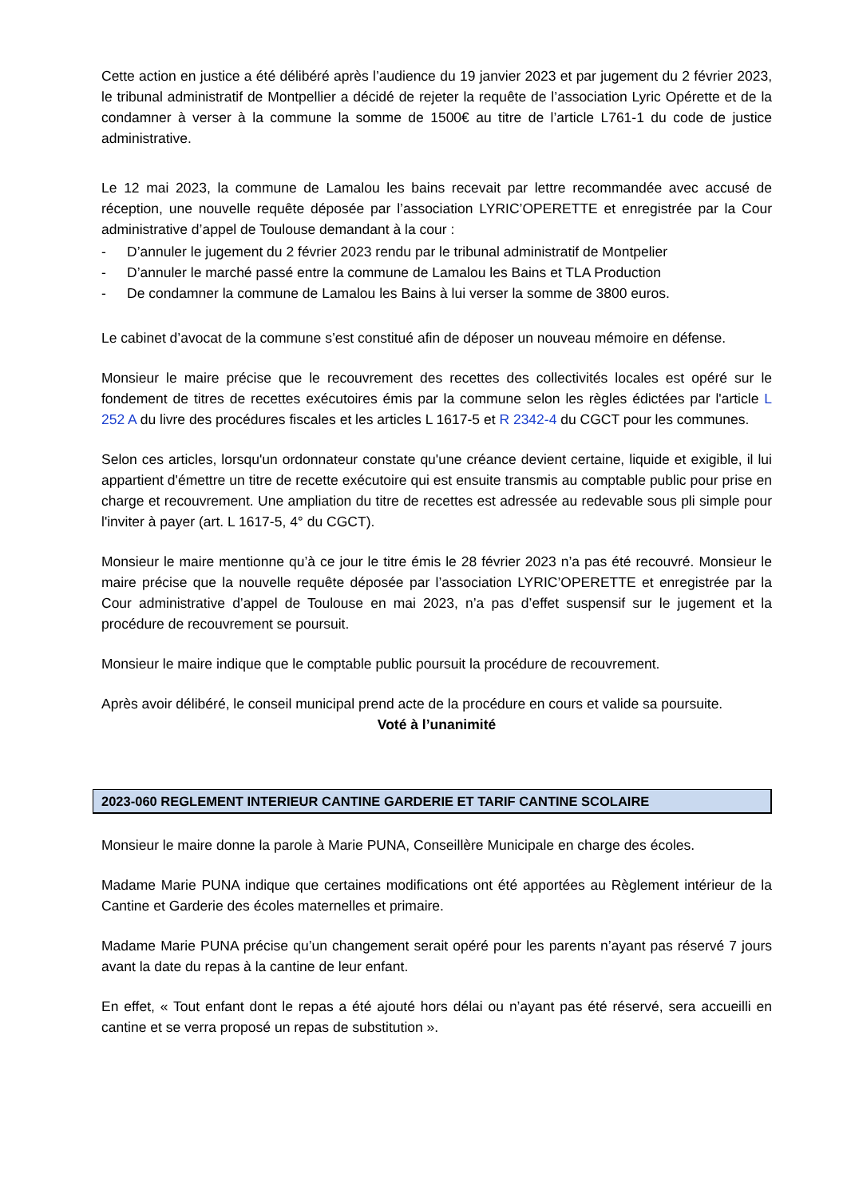Cette action en justice a été délibéré après l’audience du 19 janvier 2023 et par jugement du 2 février 2023, le tribunal administratif de Montpellier a décidé de rejeter la requête de l’association Lyric Opérette et de la condamner à verser à la commune la somme de 1500€ au titre de l’article L761-1 du code de justice administrative.
Le 12 mai 2023, la commune de Lamalou les bains recevait par lettre recommandée avec accusé de réception, une nouvelle requête déposée par l’association LYRIC’OPERETTE et enregistrée par la Cour administrative d’appel de Toulouse demandant à la cour :
- D’annuler le jugement du 2 février 2023 rendu par le tribunal administratif de Montpelier
- D’annuler le marché passé entre la commune de Lamalou les Bains et TLA Production
- De condamner la commune de Lamalou les Bains à lui verser la somme de 3800 euros.
Le cabinet d’avocat de la commune s’est constitué afin de déposer un nouveau mémoire en défense.
Monsieur le maire précise que le recouvrement des recettes des collectivités locales est opéré sur le fondement de titres de recettes exécutoires émis par la commune selon les règles édictées par l'article L 252 A du livre des procédures fiscales et les articles L 1617-5 et R 2342-4 du CGCT pour les communes.
Selon ces articles, lorsqu'un ordonnateur constate qu'une créance devient certaine, liquide et exigible, il lui appartient d'émettre un titre de recette exécutoire qui est ensuite transmis au comptable public pour prise en charge et recouvrement. Une ampliation du titre de recettes est adressée au redevable sous pli simple pour l'inviter à payer (art. L 1617-5, 4° du CGCT).
Monsieur le maire mentionne qu’à ce jour le titre émis le 28 février 2023 n’a pas été recouvré. Monsieur le maire précise que la nouvelle requête déposée par l’association LYRIC’OPERETTE et enregistrée par la Cour administrative d’appel de Toulouse en mai 2023, n’a pas d’effet suspensif sur le jugement et la procédure de recouvrement se poursuit.
Monsieur le maire indique que le comptable public poursuit la procédure de recouvrement.
Après avoir délibéré, le conseil municipal prend acte de la procédure en cours et valide sa poursuite.
Voté à l’unanimité
2023-060 REGLEMENT INTERIEUR CANTINE GARDERIE ET TARIF CANTINE SCOLAIRE
Monsieur le maire donne la parole à Marie PUNA, Conseillère Municipale en charge des écoles.
Madame Marie PUNA indique que certaines modifications ont été apportées au Règlement intérieur de la Cantine et Garderie des écoles maternelles et primaire.
Madame Marie PUNA précise qu’un changement serait opéré pour les parents n’ayant pas réservé 7 jours avant la date du repas à la cantine de leur enfant.
En effet, « Tout enfant dont le repas a été ajouté hors délai ou n’ayant pas été réservé, sera accueilli en cantine et se verra proposé un repas de substitution ».